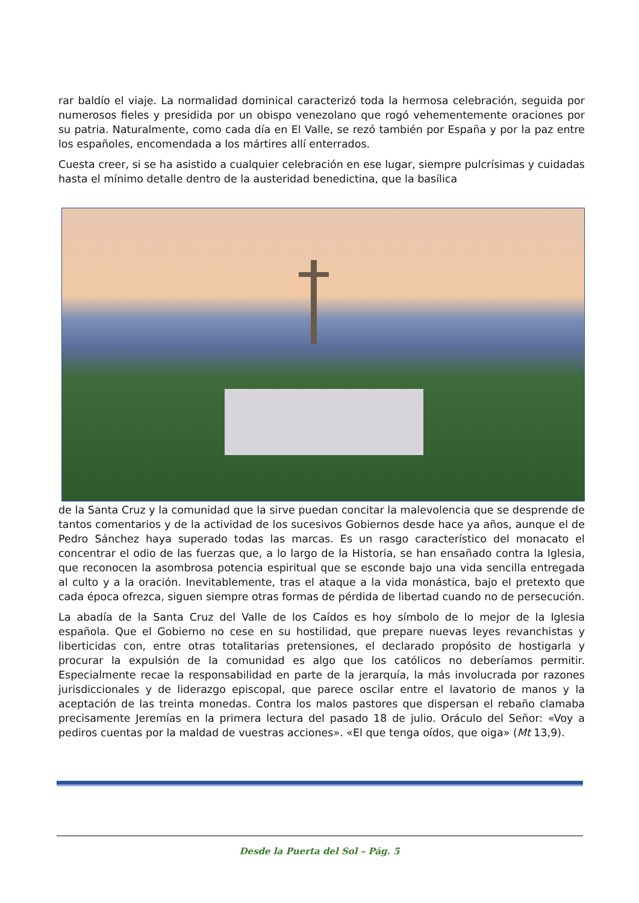rar baldío el viaje. La normalidad dominical caracterizó toda la hermosa celebración, seguida por numerosos fieles y presidida por un obispo venezolano que rogó vehementemente oraciones por su patria. Naturalmente, como cada día en El Valle, se rezó también por España y por la paz entre los españoles, encomendada a los mártires allí enterrados.
Cuesta creer, si se ha asistido a cualquier celebración en ese lugar, siempre pulcrísimas y cuidadas hasta el mínimo detalle dentro de la austeridad benedictina, que la basílica
de la Santa Cruz y la comunidad que la sirve puedan concitar la malevolencia que se desprende de tantos comentarios y de la actividad de los sucesivos Gobiernos desde hace ya años, aunque el de Pedro Sánchez haya superado todas las marcas. Es un rasgo característico del monacato el concentrar el odio de las fuerzas que, a lo largo de la Historia, se han ensañado contra la Iglesia, que reconocen la asombrosa potencia espiritual que se esconde bajo una vida sencilla entregada al culto y a la oración. Inevitablemente, tras el ataque a la vida monástica, bajo el pretexto que cada época ofrezca, siguen siempre otras formas de pérdida de libertad cuando no de persecución.
La abadía de la Santa Cruz del Valle de los Caídos es hoy símbolo de lo mejor de la Iglesia española. Que el Gobierno no cese en su hostilidad, que prepare nuevas leyes revanchistas y liberticidas con, entre otras totalitarias pretensiones, el declarado propósito de hostigarla y procurar la expulsión de la comunidad es algo que los católicos no deberíamos permitir. Especialmente recae la responsabilidad en parte de la jerarquía, la más involucrada por razones jurisdiccionales y de liderazgo episcopal, que parece oscilar entre el lavatorio de manos y la aceptación de las treinta monedas. Contra los malos pastores que dispersan el rebaño clamaba precisamente Jeremías en la primera lectura del pasado 18 de julio. Oráculo del Señor: «Voy a pediros cuentas por la maldad de vuestras acciones». «El que tenga oídos, que oiga» (Mt 13,9).
Desde la Puerta del Sol – Pág. 5